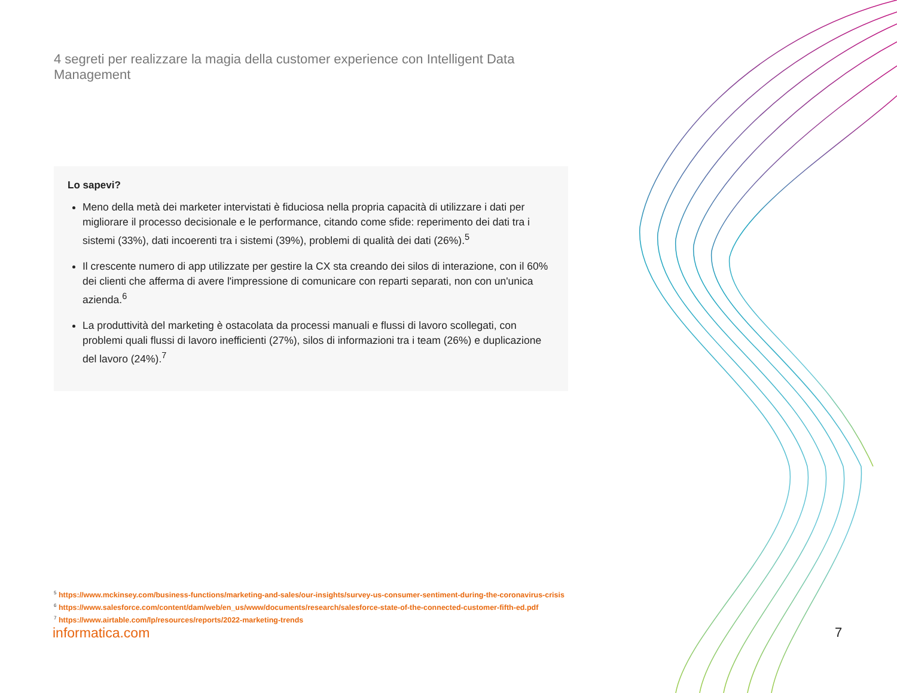4 segreti per realizzare la magia della customer experience con Intelligent Data Management
Lo sapevi?
Meno della metà dei marketer intervistati è fiduciosa nella propria capacità di utilizzare i dati per migliorare il processo decisionale e le performance, citando come sfide: reperimento dei dati tra i sistemi (33%), dati incoerenti tra i sistemi (39%), problemi di qualità dei dati (26%).<sup>5</sup>
Il crescente numero di app utilizzate per gestire la CX sta creando dei silos di interazione, con il 60% dei clienti che afferma di avere l'impressione di comunicare con reparti separati, non con un'unica azienda.<sup>6</sup>
La produttività del marketing è ostacolata da processi manuali e flussi di lavoro scollegati, con problemi quali flussi di lavoro inefficienti (27%), silos di informazioni tra i team (26%) e duplicazione del lavoro (24%).<sup>7</sup>
<sup>5</sup> https://www.mckinsey.com/business-functions/marketing-and-sales/our-insights/survey-us-consumer-sentiment-during-the-coronavirus-crisis
<sup>6</sup> https://www.salesforce.com/content/dam/web/en_us/www/documents/research/salesforce-state-of-the-connected-customer-fifth-ed.pdf
<sup>7</sup> https://www.airtable.com/lp/resources/reports/2022-marketing-trends
informatica.com
7